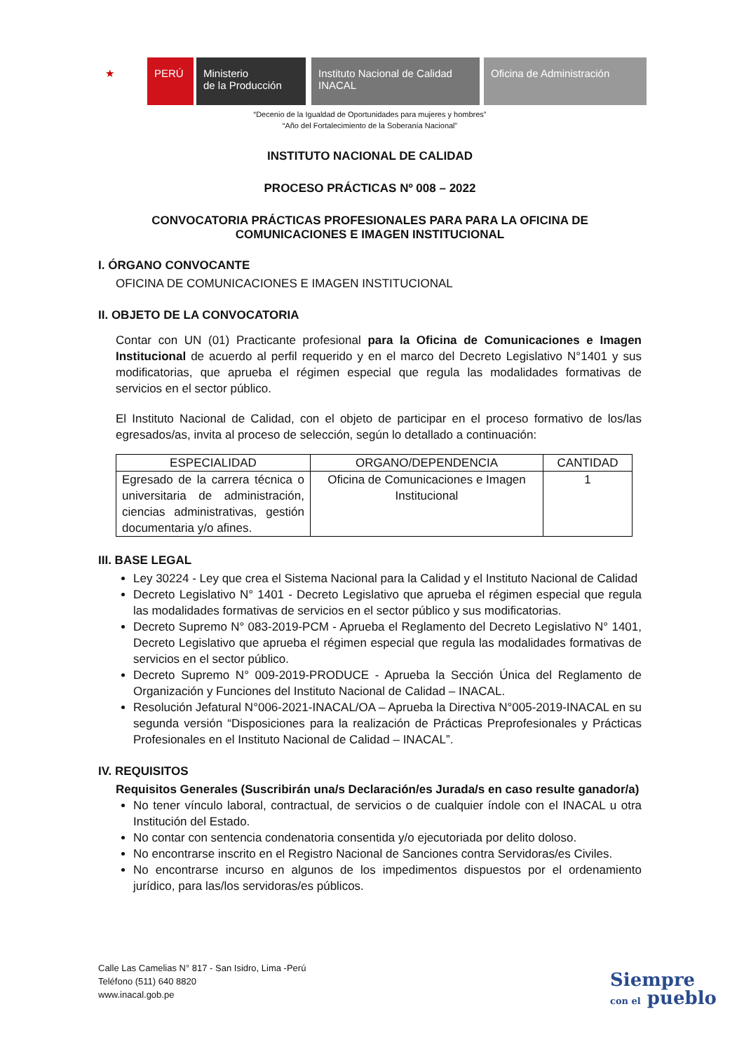★ PERÚ Ministerio
de la Producción
Instituto Nacional de Calidad
INACAL
Oficina de Administración
“Decenio de la Igualdad de Oportunidades para mujeres y hombres”
“Año del Fortalecimiento de la Soberanía Nacional”
INSTITUTO NACIONAL DE CALIDAD
PROCESO PRÁCTICAS Nº 008 – 2022
CONVOCATORIA PRÁCTICAS PROFESIONALES PARA PARA LA OFICINA DE COMUNICACIONES E IMAGEN INSTITUCIONAL
I. ÓRGANO CONVOCANTE
OFICINA DE COMUNICACIONES E IMAGEN INSTITUCIONAL
II. OBJETO DE LA CONVOCATORIA
Contar con UN (01) Practicante profesional para la Oficina de Comunicaciones e Imagen Institucional de acuerdo al perfil requerido y en el marco del Decreto Legislativo N°1401 y sus modificatorias, que aprueba el régimen especial que regula las modalidades formativas de servicios en el sector público.
El Instituto Nacional de Calidad, con el objeto de participar en el proceso formativo de los/las egresados/as, invita al proceso de selección, según lo detallado a continuación:
| ESPECIALIDAD | ORGANO/DEPENDENCIA | CANTIDAD |
| --- | --- | --- |
| Egresado de la carrera técnica o universitaria de administración, ciencias administrativas, gestión documentaria y/o afines. | Oficina de Comunicaciones e Imagen Institucional | 1 |
III. BASE LEGAL
Ley 30224 - Ley que crea el Sistema Nacional para la Calidad y el Instituto Nacional de Calidad
Decreto Legislativo N° 1401 - Decreto Legislativo que aprueba el régimen especial que regula las modalidades formativas de servicios en el sector público y sus modificatorias.
Decreto Supremo N° 083-2019-PCM - Aprueba el Reglamento del Decreto Legislativo N° 1401, Decreto Legislativo que aprueba el régimen especial que regula las modalidades formativas de servicios en el sector público.
Decreto Supremo N° 009-2019-PRODUCE - Aprueba la Sección Única del Reglamento de Organización y Funciones del Instituto Nacional de Calidad – INACAL.
Resolución Jefatural N°006-2021-INACAL/OA – Aprueba la Directiva N°005-2019-INACAL en su segunda versión “Disposiciones para la realización de Prácticas Preprofesionales y Prácticas Profesionales en el Instituto Nacional de Calidad – INACAL”.
IV. REQUISITOS
Requisitos Generales (Suscribirán una/s Declaración/es Jurada/s en caso resulte ganador/a)
No tener vínculo laboral, contractual, de servicios o de cualquier índole con el INACAL u otra Institución del Estado.
No contar con sentencia condenatoria consentida y/o ejecutoriada por delito doloso.
No encontrarse inscrito en el Registro Nacional de Sanciones contra Servidoras/es Civiles.
No encontrarse incurso en algunos de los impedimentos dispuestos por el ordenamiento jurídico, para las/los servidoras/es públicos.
Calle Las Camelias N° 817 - San Isidro, Lima -Perú
Teléfono (511) 640 8820
www.inacal.gob.pe
Siempre
con el pueblo